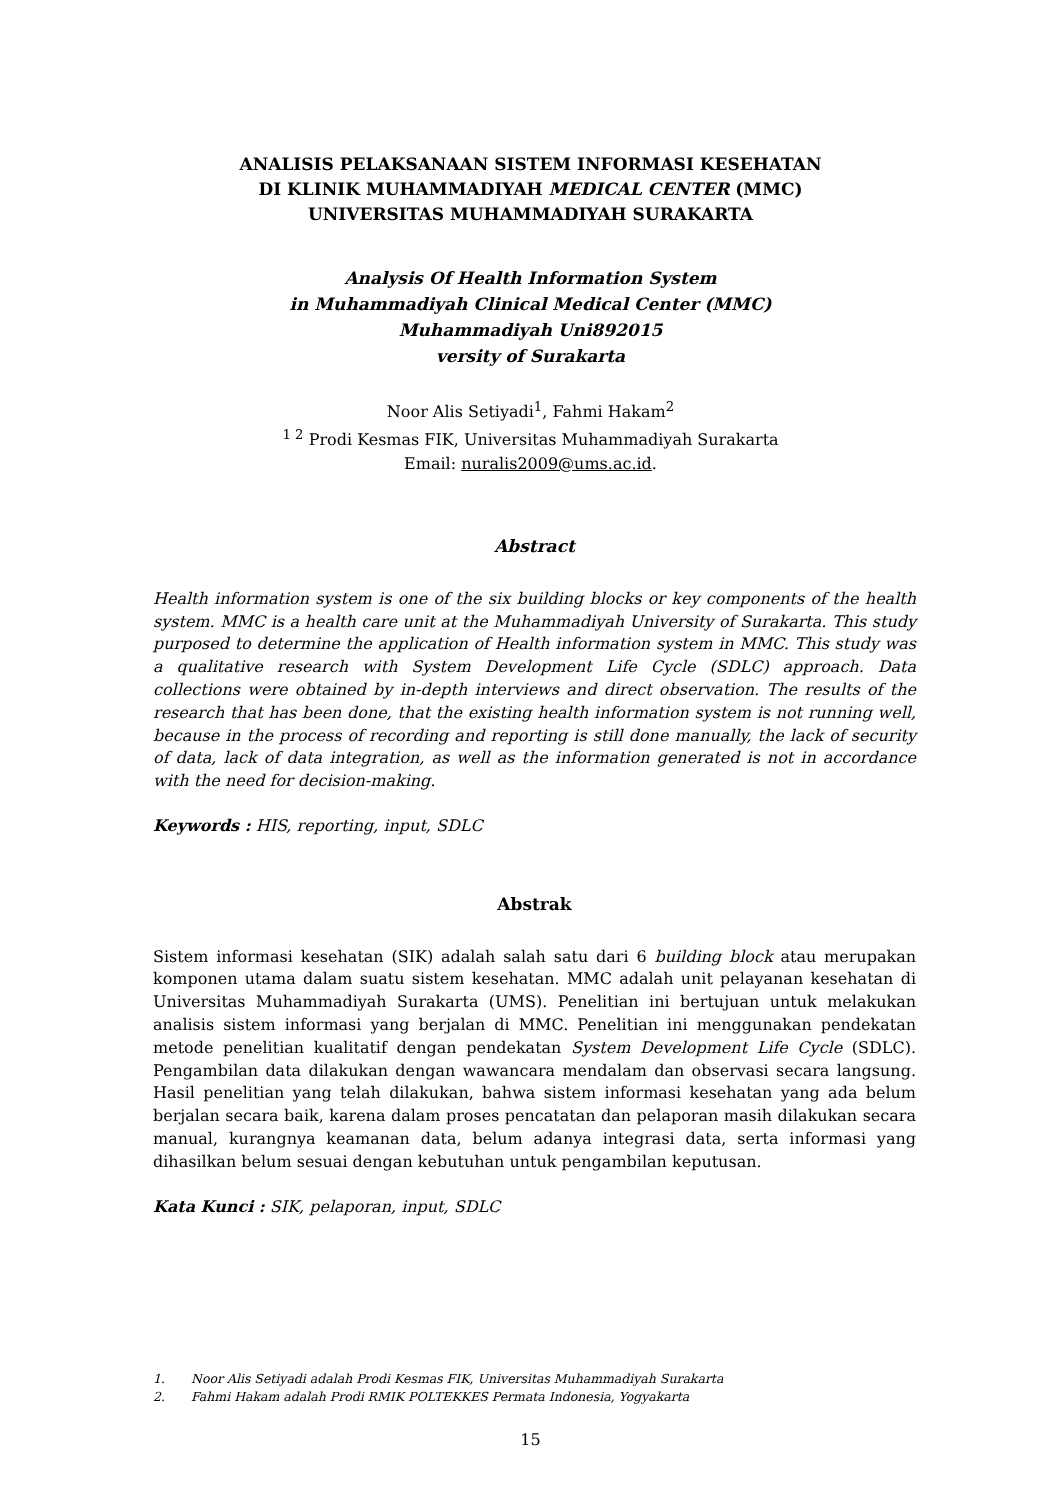ANALISIS PELAKSANAAN SISTEM INFORMASI KESEHATAN
DI KLINIK MUHAMMADIYAH MEDICAL CENTER (MMC)
UNIVERSITAS MUHAMMADIYAH SURAKARTA
Analysis Of Health Information System
in Muhammadiyah Clinical Medical Center (MMC)
Muhammadiyah Uni892015
versity of Surakarta
Noor Alis Setiyadi<sup>1</sup>, Fahmi Hakam<sup>2</sup>
<sup>1 2</sup> Prodi Kesmas FIK, Universitas Muhammadiyah Surakarta
Email: nuralis2009@ums.ac.id.
Abstract
Health information system is one of the six building blocks or key components of the health system. MMC is a health care unit at the Muhammadiyah University of Surakarta. This study purposed to determine the application of Health information system in MMC. This study was a qualitative research with System Development Life Cycle (SDLC) approach. Data collections were obtained by in-depth interviews and direct observation. The results of the research that has been done, that the existing health information system is not running well, because in the process of recording and reporting is still done manually, the lack of security of data, lack of data integration, as well as the information generated is not in accordance with the need for decision-making.
Keywords : HIS, reporting, input, SDLC
Abstrak
Sistem informasi kesehatan (SIK) adalah salah satu dari 6 building block atau merupakan komponen utama dalam suatu sistem kesehatan. MMC adalah unit pelayanan kesehatan di Universitas Muhammadiyah Surakarta (UMS). Penelitian ini bertujuan untuk melakukan analisis sistem informasi yang berjalan di MMC. Penelitian ini menggunakan pendekatan metode penelitian kualitatif dengan pendekatan System Development Life Cycle (SDLC). Pengambilan data dilakukan dengan wawancara mendalam dan observasi secara langsung. Hasil penelitian yang telah dilakukan, bahwa sistem informasi kesehatan yang ada belum berjalan secara baik, karena dalam proses pencatatan dan pelaporan masih dilakukan secara manual, kurangnya keamanan data, belum adanya integrasi data, serta informasi yang dihasilkan belum sesuai dengan kebutuhan untuk pengambilan keputusan.
Kata Kunci : SIK, pelaporan, input, SDLC
1. Noor Alis Setiyadi adalah Prodi Kesmas FIK, Universitas Muhammadiyah Surakarta
2. Fahmi Hakam adalah Prodi RMIK POLTEKKES Permata Indonesia, Yogyakarta
15